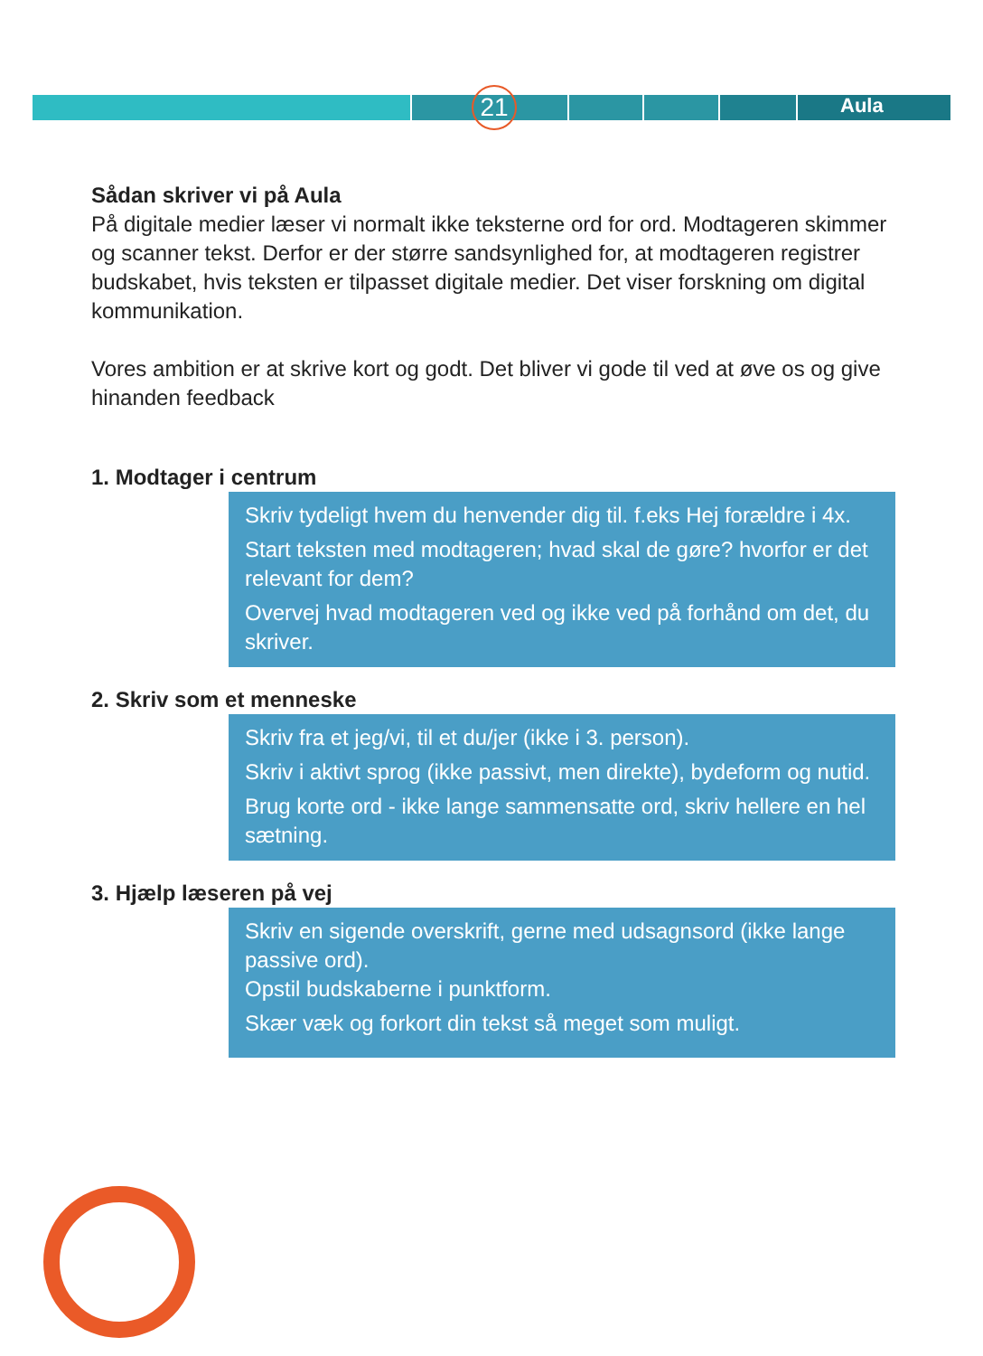21 Aula
Sådan skriver vi på Aula
På digitale medier læser vi normalt ikke teksterne ord for ord. Modtageren skimmer og scanner tekst. Derfor er der større sandsynlighed for, at modtageren registrer budskabet, hvis teksten er tilpasset digitale medier. Det viser forskning om digital kommunikation.
Vores ambition er at skrive kort og godt. Det bliver vi gode til ved at øve os og give hinanden feedback
1. Modtager i centrum
Skriv tydeligt hvem du henvender dig til. f.eks Hej forældre i 4x.
Start teksten med modtageren; hvad skal de gøre? hvorfor er det relevant for dem?
Overvej hvad modtageren ved og ikke ved på forhånd om det, du skriver.
2. Skriv som et menneske
Skriv fra et jeg/vi, til et du/jer (ikke i 3. person).
Skriv i aktivt sprog (ikke passivt, men direkte), bydeform og nutid.
Brug korte ord - ikke lange sammensatte ord, skriv hellere en hel sætning.
3. Hjælp læseren på vej
Skriv en sigende overskrift, gerne med udsagnsord (ikke lange passive ord).
Opstil budskaberne i punktform.
Skær væk og forkort din tekst så meget som muligt.